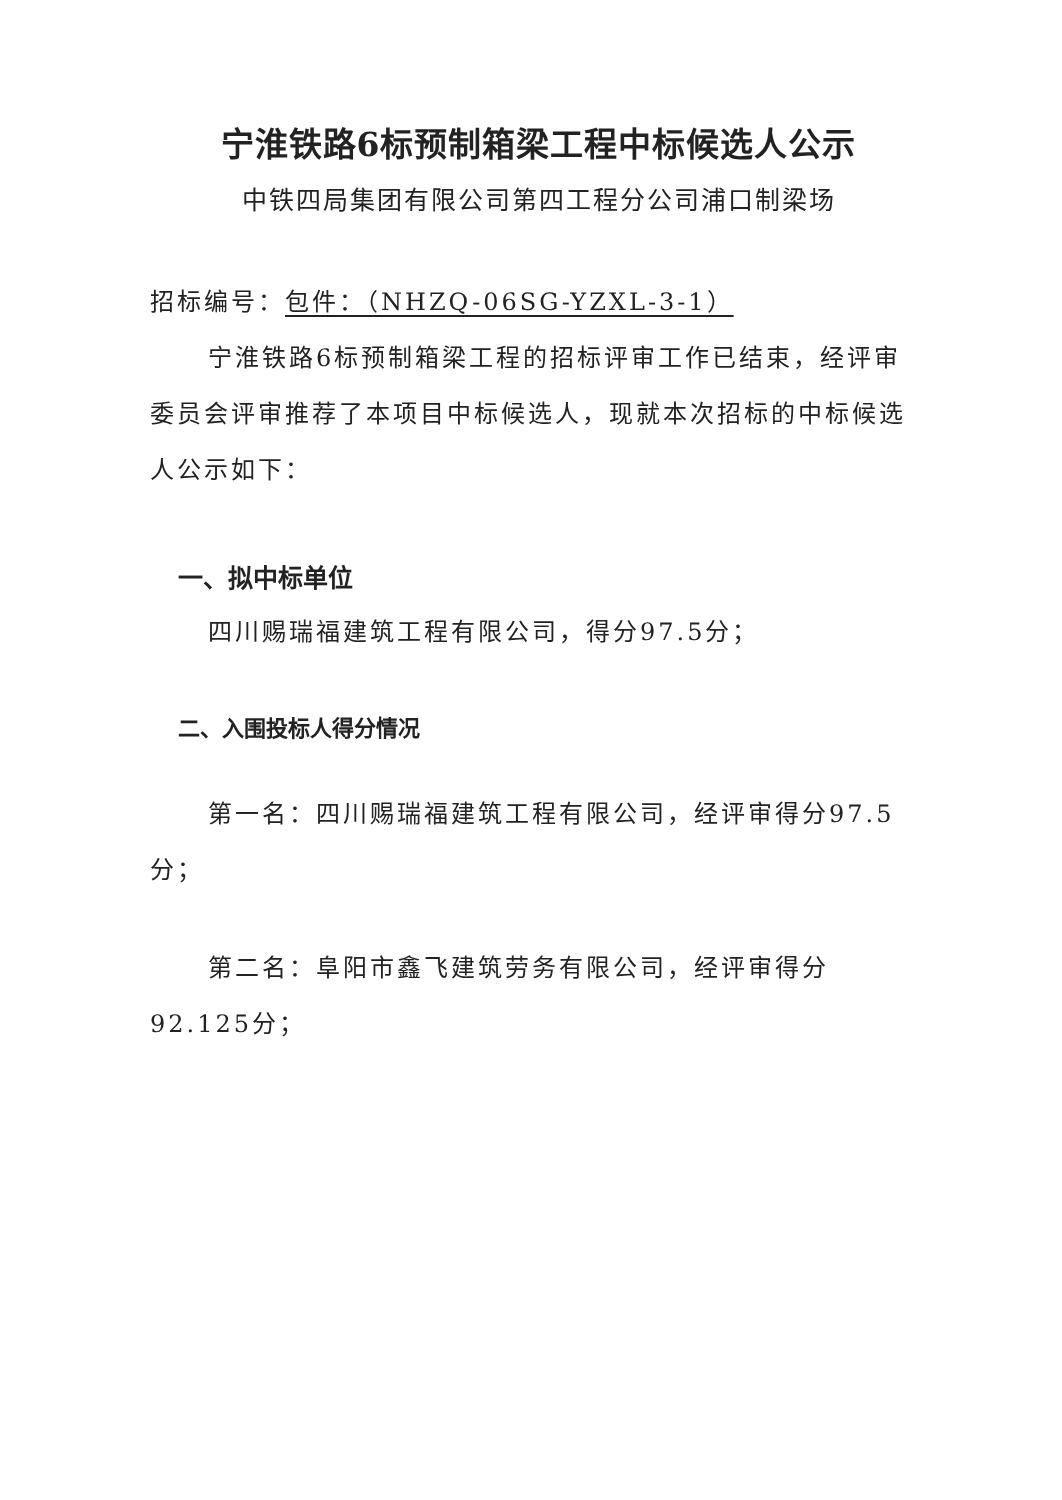宁淮铁路6标预制箱梁工程中标候选人公示
中铁四局集团有限公司第四工程分公司浦口制梁场
招标编号：包件：（NHZQ-06SG-YZXL-3-1）
宁淮铁路6标预制箱梁工程的招标评审工作已结束，经评审委员会评审推荐了本项目中标候选人，现就本次招标的中标候选人公示如下：
一、拟中标单位
四川赐瑞福建筑工程有限公司，得分97.5分；
二、入围投标人得分情况
第一名：四川赐瑞福建筑工程有限公司，经评审得分97.5分；
第二名：阜阳市鑫飞建筑劳务有限公司，经评审得分92.125分；